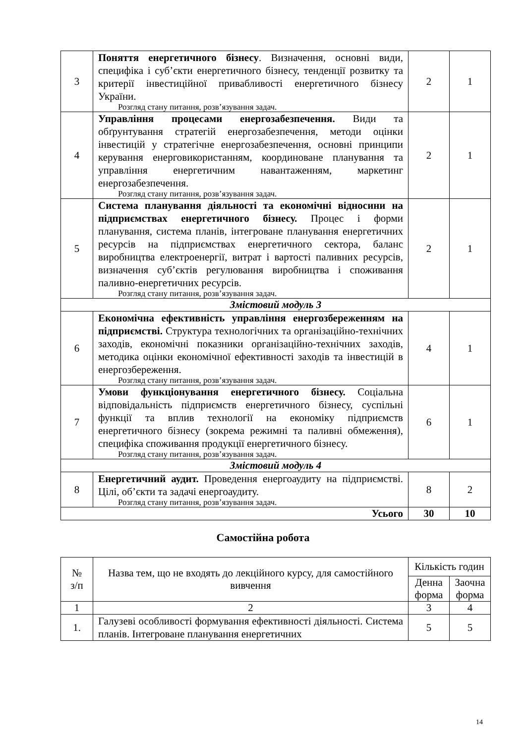| 3 | Поняття енергетичного бізнесу . Визначення, основні види, специфіка і суб’єкти енергетичного бізнесу, тенденції розвитку та критерії інвестиційної привабливості енергетичного бізнесу України. Розгляд стану питання, розв’язування задач. | 2 | 1 |
| 4 | Управління процесами енергозабезпечення. Види та обґрунтування стратегій енергозабезпечення, методи оцінки інвестицій у стратегічне енергозабезпечення, основні принципи керування енерговикористанням, координоване планування та управління енергетичним навантаженням, маркетинг енергозабезпечення. Розгляд стану питання, розв’язування задач. | 2 | 1 |
| 5 | Система планування діяльності та економічні відносини на підприємствах енергетичного бізнесу. Процес і форми планування, система планів, інтегроване планування енергетичних ресурсів на підприємствах енергетичного сектора, баланс виробництва електроенергії, витрат і вартості паливних ресурсів, визначення суб’єктів регулювання виробництва і споживання паливно-енергетичних ресурсів. Розгляд стану питання, розв’язування задач. | 2 | 1 |
| Змістовий модуль 3 | | | |
| 6 | Економічна ефективність управління енергозбереженням на підприємстві. Структура технологічних та організаційно-технічних заходів, економічні показники організаційно-технічних заходів, методика оцінки економічної ефективності заходів та інвестицій в енергозбереження. Розгляд стану питання, розв’язування задач. | 4 | 1 |
| 7 | Умови функціонування енергетичного бізнесу. Соціальна відповідальність підприємств енергетичного бізнесу, суспільні функції та вплив технології на економіку підприємств енергетичного бізнесу (зокрема режимні та паливні обмеження), специфіка споживання продукції енергетичного бізнесу. Розгляд стану питання, розв’язування задач. | 6 | 1 |
| Змістовий модуль 4 | | | |
| 8 | Енергетичний аудит. Проведення енергоаудиту на підприємстві. Цілі, об’єкти та задачі енергоаудиту. Розгляд стану питання, розв’язування задач. | 8 | 2 |
| Усього | | 30 | 10 |
Самостійна робота
| № з/п | Назва тем, що не входять до лекційного курсу, для самостійного вивчення | Кількість годин | |
| --- | --- | --- | --- |
| | | Денна форма | Заочна форма |
| 1 | 2 | 3 | 4 |
| 1. | Галузеві особливості формування ефективності діяльності. Система планів. Інтегроване планування енергетичних | 5 | 5 |
14